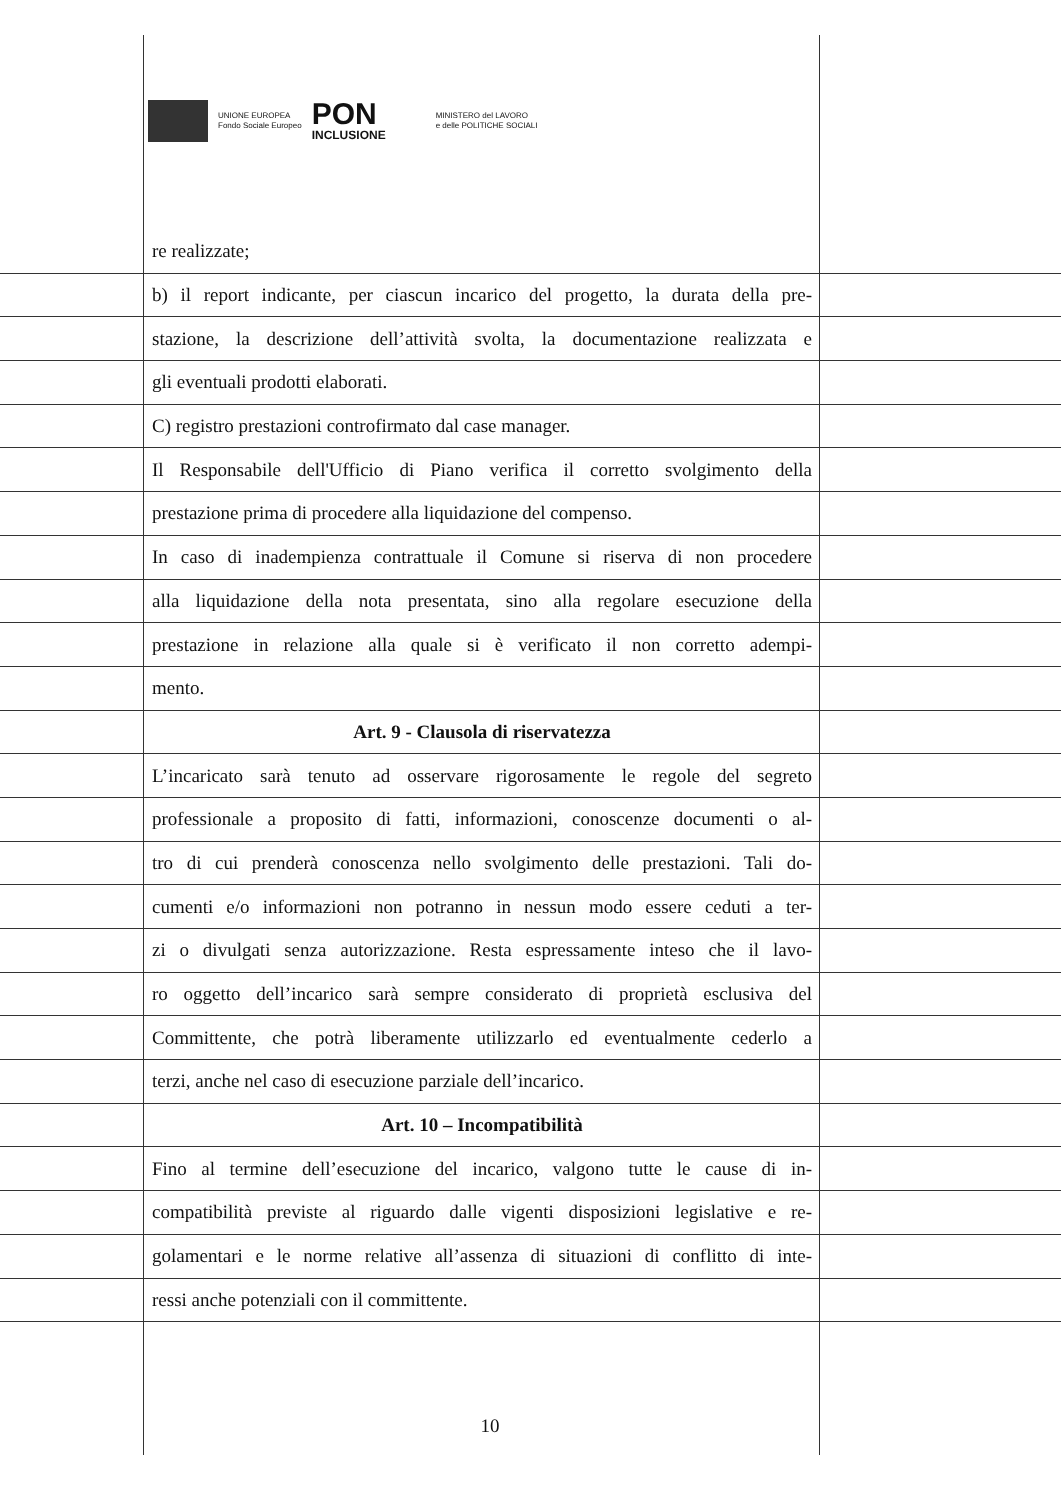UNIONE EUROPEA
Fondo Sociale Europeo
PON
INCLUSIONE
MINISTERO del LAVORO
e delle POLITICHE SOCIALI
re realizzate;
b) il report indicante, per ciascun incarico del progetto, la durata della pre-
stazione, la descrizione dell’attività svolta, la documentazione realizzata e
gli eventuali prodotti elaborati.
C) registro prestazioni controfirmato dal case manager.
Il Responsabile dell'Ufficio di Piano verifica il corretto svolgimento della
prestazione prima di procedere alla liquidazione del compenso.
In caso di inadempienza contrattuale il Comune si riserva di non procedere
alla liquidazione della nota presentata, sino alla regolare esecuzione della
prestazione in relazione alla quale si è verificato il non corretto adempi-
mento.
Art. 9 - Clausola di riservatezza
L’incaricato sarà tenuto ad osservare rigorosamente le regole del segreto
professionale a proposito di fatti, informazioni, conoscenze documenti o al-
tro di cui prenderà conoscenza nello svolgimento delle prestazioni. Tali do-
cumenti e/o informazioni non potranno in nessun modo essere ceduti a ter-
zi o divulgati senza autorizzazione. Resta espressamente inteso che il lavo-
ro oggetto dell’incarico sarà sempre considerato di proprietà esclusiva del
Committente, che potrà liberamente utilizzarlo ed eventualmente cederlo a
terzi, anche nel caso di esecuzione parziale dell’incarico.
Art. 10 – Incompatibilità
Fino al termine dell’esecuzione del incarico, valgono tutte le cause di in-
compatibilità previste al riguardo dalle vigenti disposizioni legislative e re-
golamentari e le norme relative all’assenza di situazioni di conflitto di inte-
ressi anche potenziali con il committente.
10